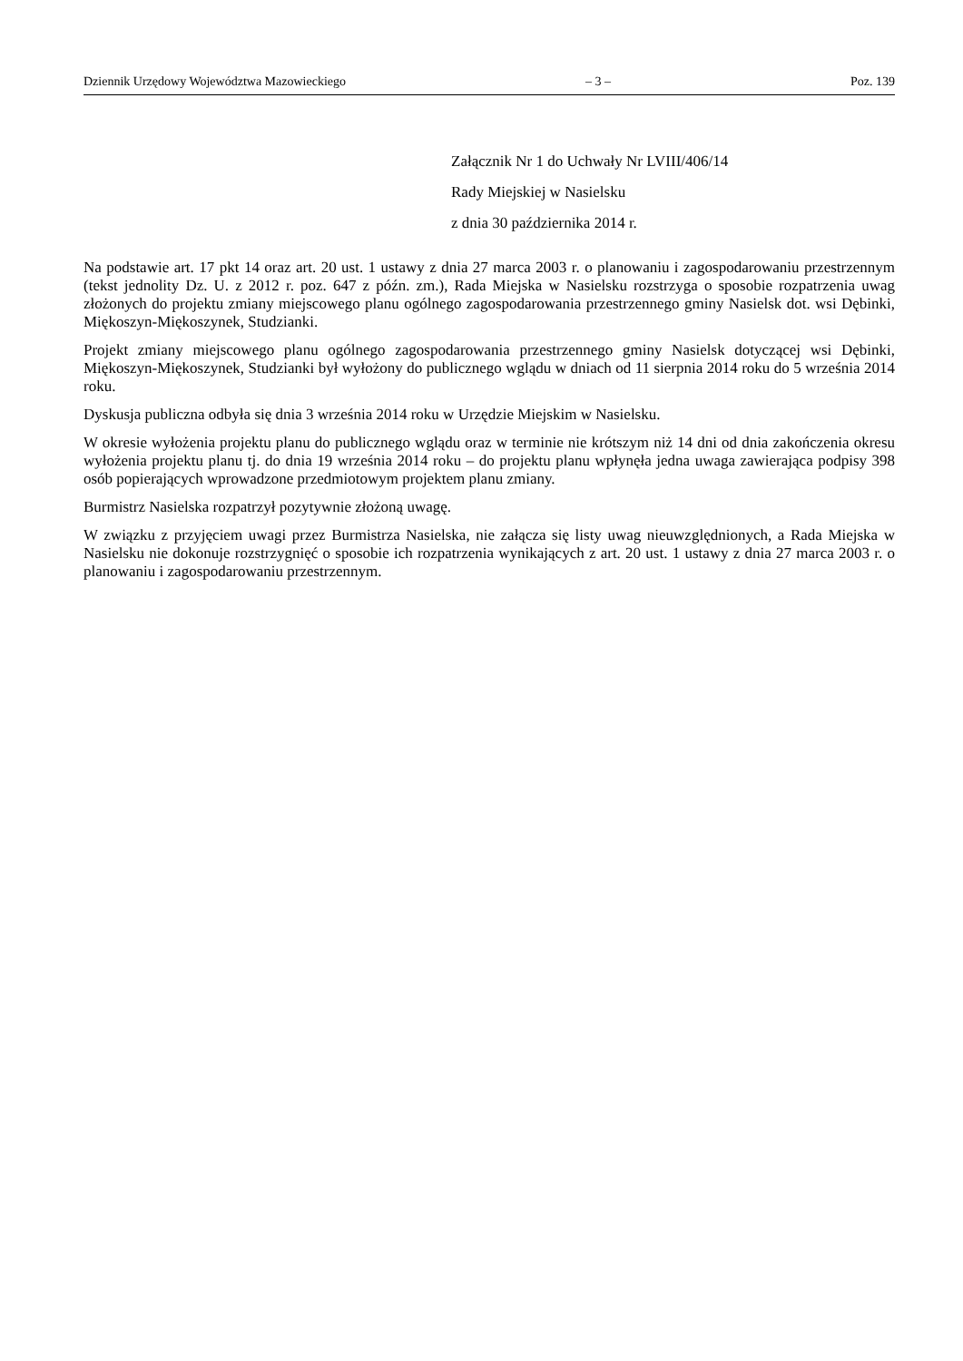Dziennik Urzędowy Województwa Mazowieckiego – 3 – Poz. 139
Załącznik Nr 1 do Uchwały Nr LVIII/406/14
Rady Miejskiej w Nasielsku
z dnia 30 października 2014 r.
Na podstawie art. 17 pkt 14 oraz art. 20 ust. 1 ustawy z dnia 27 marca 2003 r. o planowaniu i zagospodarowaniu przestrzennym (tekst jednolity Dz. U. z 2012 r. poz. 647 z późn. zm.), Rada Miejska w Nasielsku rozstrzyga o sposobie rozpatrzenia uwag złożonych do projektu zmiany miejscowego planu ogólnego zagospodarowania przestrzennego gminy Nasielsk dot. wsi Dębinki, Miękoszyn-Miękoszynek, Studzianki.
Projekt zmiany miejscowego planu ogólnego zagospodarowania przestrzennego gminy Nasielsk dotyczącej wsi Dębinki, Miękoszyn-Miękoszynek, Studzianki był wyłożony do publicznego wglądu w dniach od 11 sierpnia 2014 roku do 5 września 2014 roku.
Dyskusja publiczna odbyła się dnia 3 września 2014 roku w Urzędzie Miejskim w Nasielsku.
W okresie wyłożenia projektu planu do publicznego wglądu oraz w terminie nie krótszym niż 14 dni od dnia zakończenia okresu wyłożenia projektu planu tj. do dnia 19 września 2014 roku – do projektu planu wpłynęła jedna uwaga zawierająca podpisy 398 osób popierających wprowadzone przedmiotowym projektem planu zmiany.
Burmistrz Nasielska rozpatrzył pozytywnie złożoną uwagę.
W związku z przyjęciem uwagi przez Burmistrza Nasielska, nie załącza się listy uwag nieuwzględnionych, a Rada Miejska w Nasielsku nie dokonuje rozstrzygnięć o sposobie ich rozpatrzenia wynikających z art. 20 ust. 1 ustawy z dnia 27 marca 2003 r. o planowaniu i zagospodarowaniu przestrzennym.